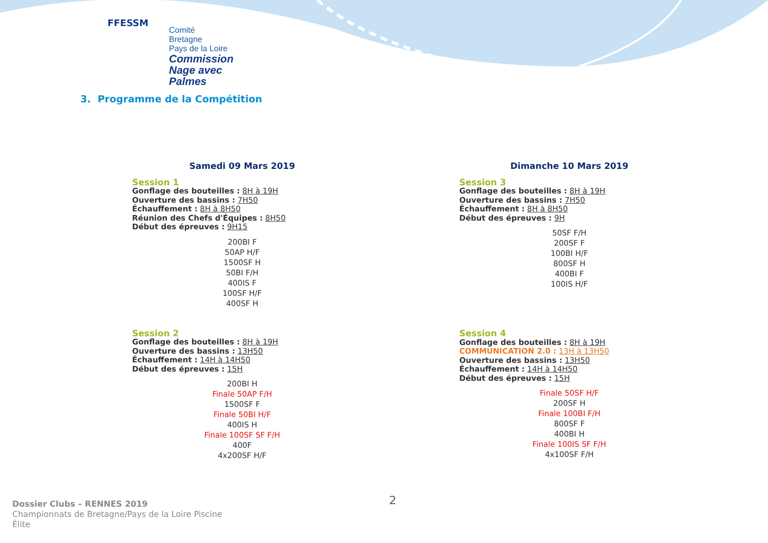FFESSM
Comité
Bretagne
Pays de la Loire
Commission
Nage avec Palmes
3. Programme de la Compétition
Samedi 09 Mars 2019
Session 1
Gonflage des bouteilles : 8H à 19H
Ouverture des bassins : 7H50
Échauffement : 8H à 8H50
Réunion des Chefs d'Équipes : 8H50
Début des épreuves : 9H15
200BI F
50AP H/F
1500SF H
50BI F/H
400IS F
100SF H/F
400SF H
Session 2
Gonflage des bouteilles : 8H à 19H
Ouverture des bassins : 13H50
Échauffement : 14H à 14H50
Début des épreuves : 15H
200BI H
Finale 50AP F/H
1500SF F
Finale 50BI H/F
400IS H
Finale 100SF SF F/H
400F
4x200SF H/F
Dimanche 10 Mars 2019
Session 3
Gonflage des bouteilles : 8H à 19H
Ouverture des bassins : 7H50
Échauffement : 8H à 8H50
Début des épreuves : 9H
50SF F/H
200SF F
100BI H/F
800SF H
400BI F
100IS H/F
Session 4
Gonflage des bouteilles : 8H à 19H
COMMUNICATION 2.0 : 13H à 13H50
Ouverture des bassins : 13H50
Échauffement : 14H à 14H50
Début des épreuves : 15H
Finale 50SF H/F
200SF H
Finale 100BI F/H
800SF F
400BI H
Finale 100IS SF F/H
4x100SF F/H
Dossier Clubs – RENNES 2019
Championnats de Bretagne/Pays de la Loire Piscine
Élite
2